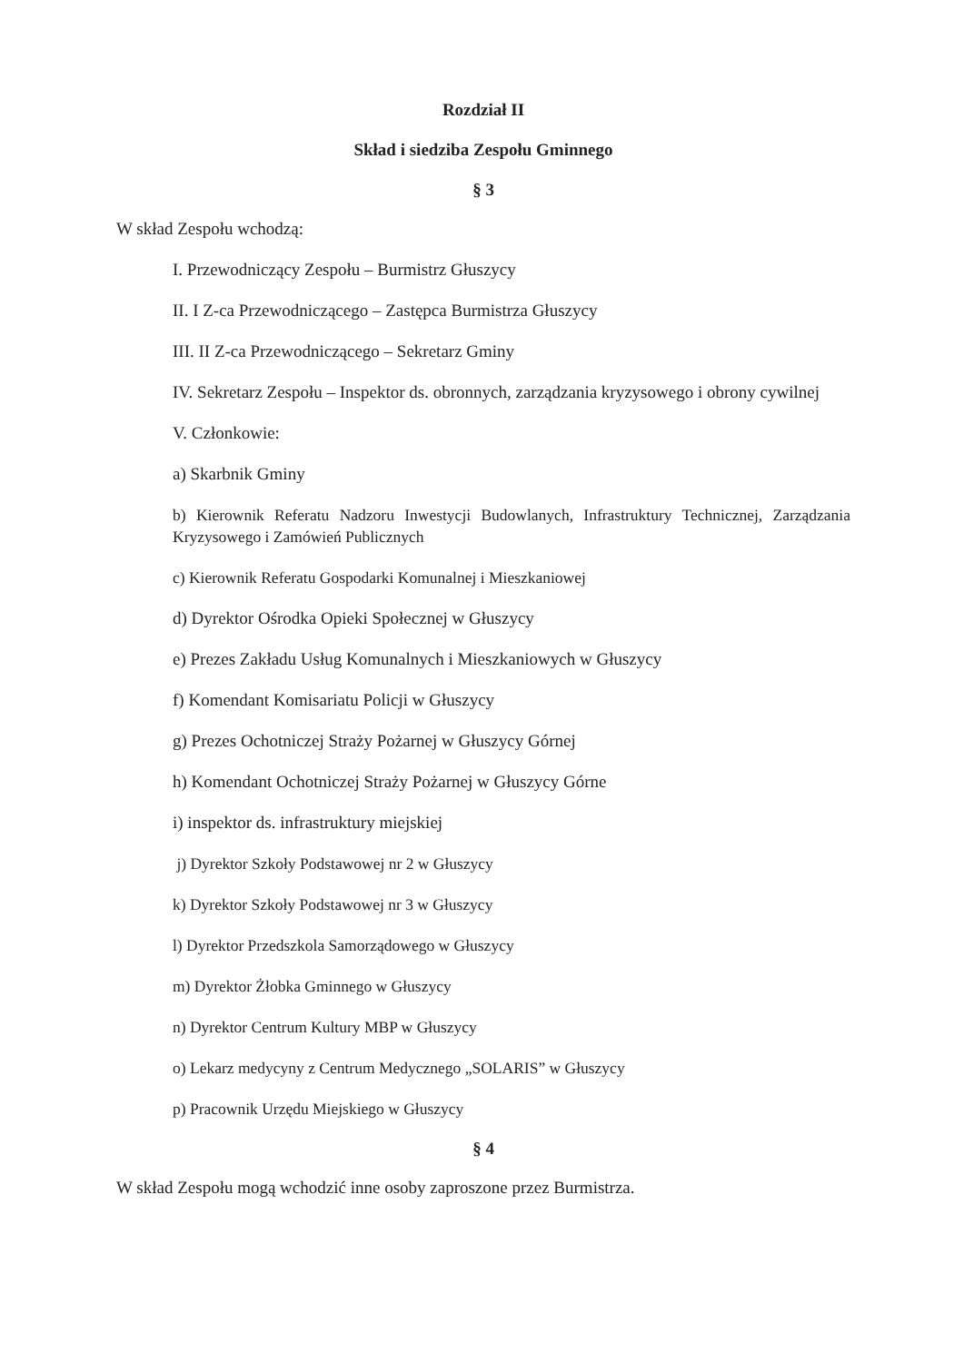Rozdział II
Skład i siedziba Zespołu Gminnego
§ 3
W skład Zespołu wchodzą:
I. Przewodniczący Zespołu – Burmistrz Głuszycy
II. I Z-ca Przewodniczącego – Zastępca Burmistrza Głuszycy
III. II Z-ca Przewodniczącego – Sekretarz Gminy
IV. Sekretarz Zespołu – Inspektor ds. obronnych, zarządzania kryzysowego i obrony cywilnej
V. Członkowie:
a) Skarbnik Gminy
b) Kierownik Referatu Nadzoru Inwestycji Budowlanych, Infrastruktury Technicznej, Zarządzania Kryzysowego i Zamówień Publicznych
c) Kierownik Referatu Gospodarki Komunalnej i Mieszkaniowej
d) Dyrektor Ośrodka Opieki Społecznej w Głuszycy
e) Prezes Zakładu Usług Komunalnych i Mieszkaniowych w Głuszycy
f) Komendant Komisariatu Policji w Głuszycy
g) Prezes Ochotniczej Straży Pożarnej w Głuszycy Górnej
h) Komendant Ochotniczej Straży Pożarnej w Głuszycy Górne
i) inspektor ds. infrastruktury miejskiej
j) Dyrektor Szkoły Podstawowej nr 2 w Głuszycy
k) Dyrektor Szkoły Podstawowej nr 3 w Głuszycy
l) Dyrektor Przedszkola Samorządowego w Głuszycy
m) Dyrektor Żłobka Gminnego w Głuszycy
n) Dyrektor Centrum Kultury MBP w Głuszycy
o) Lekarz medycyny z Centrum Medycznego „SOLARIS” w Głuszycy
p) Pracownik Urzędu Miejskiego w Głuszycy
§ 4
W skład Zespołu mogą wchodzić inne osoby zaproszone przez Burmistrza.